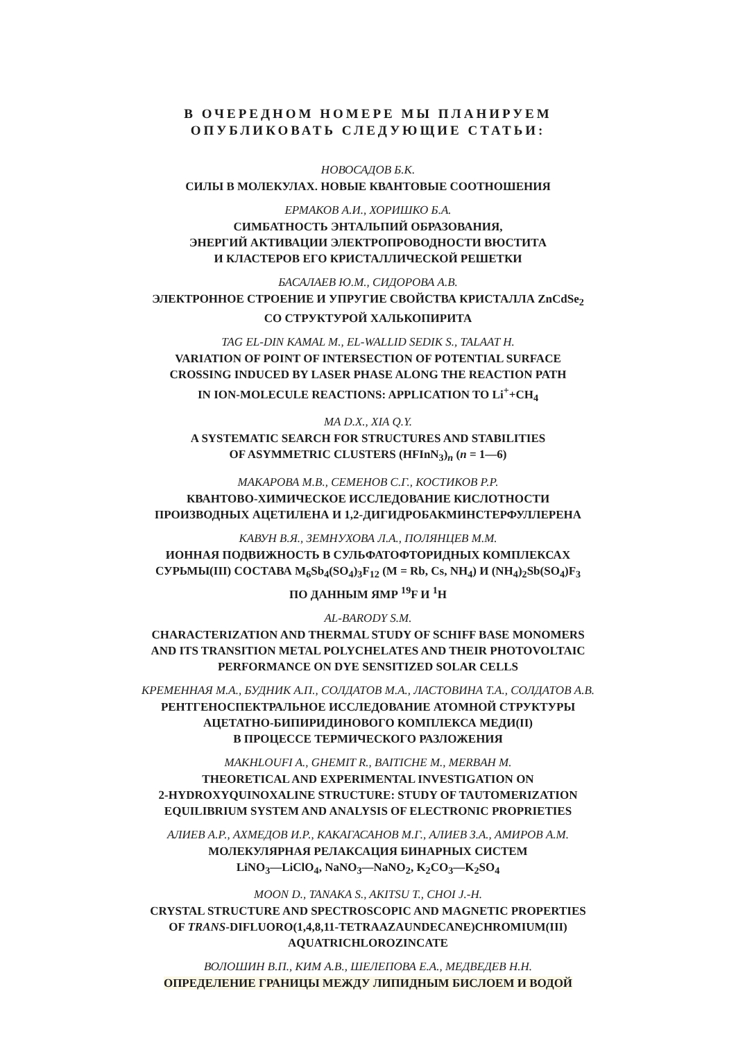В ОЧЕРЕДНОМ НОМЕРЕ МЫ ПЛАНИРУЕМ
ОПУБЛИКОВАТЬ СЛЕДУЮЩИЕ СТАТЬИ:
НОВОСАДОВ Б.К.
СИЛЫ В МОЛЕКУЛАХ. НОВЫЕ КВАНТОВЫЕ СООТНОШЕНИЯ
ЕРМАКОВ А.И., ХОРИШКО Б.А.
СИМБАТНОСТЬ ЭНТАЛЬПИЙ ОБРАЗОВАНИЯ,
ЭНЕРГИЙ АКТИВАЦИИ ЭЛЕКТРОПРОВОДНОСТИ ВЮСТИТА
И КЛАСТЕРОВ ЕГО КРИСТАЛЛИЧЕСКОЙ РЕШЕТКИ
БАСАЛАЕВ Ю.М., СИДОРОВА А.В.
ЭЛЕКТРОННОЕ СТРОЕНИЕ И УПРУГИЕ СВОЙСТВА КРИСТАЛЛА ZnCdSe<sub>2</sub>
СО СТРУКТУРОЙ ХАЛЬКОПИРИТА
TAG EL-DIN KAMAL M., EL-WALLID SEDIK S., TALAAT H.
VARIATION OF POINT OF INTERSECTION OF POTENTIAL SURFACE
CROSSING INDUCED BY LASER PHASE ALONG THE REACTION PATH
IN ION-MOLECULE REACTIONS: APPLICATION TO Li<sup>+</sup>+CH<sub>4</sub>
MA D.X., XIA Q.Y.
A SYSTEMATIC SEARCH FOR STRUCTURES AND STABILITIES
OF ASYMMETRIC CLUSTERS (HFInN<sub>3</sub>)<sub>n</sub> (n = 1—6)
МАКАРОВА М.В., СЕМЕНОВ С.Г., КОСТИКОВ Р.Р.
КВАНТОВО-ХИМИЧЕСКОЕ ИССЛЕДОВАНИЕ КИСЛОТНОСТИ
ПРОИЗВОДНЫХ АЦЕТИЛЕНА И 1,2-ДИГИДРОБАКМИНСТЕРФУЛЛЕРЕНА
КАВУН В.Я., ЗЕМНУХОВА Л.А., ПОЛЯНЦЕВ М.М.
ИОННАЯ ПОДВИЖНОСТЬ В СУЛЬФАТОФТОРИДНЫХ КОМПЛЕКСАХ
СУРЬМЫ(III) СОСТАВА M<sub>6</sub>Sb<sub>4</sub>(SO<sub>4</sub>)<sub>3</sub>F<sub>12</sub> (M = Rb, Cs, NH<sub>4</sub>) И (NH<sub>4</sub>)<sub>2</sub>Sb(SO<sub>4</sub>)F<sub>3</sub>
ПО ДАННЫМ ЯМР <sup>19</sup>F И <sup>1</sup>H
AL-BARODY S.M.
CHARACTERIZATION AND THERMAL STUDY OF SCHIFF BASE MONOMERS
AND ITS TRANSITION METAL POLYCHELATES AND THEIR PHOTOVOLTAIC
PERFORMANCE ON DYE SENSITIZED SOLAR CELLS
КРЕМЕННАЯ М.А., БУДНИК А.П., СОЛДАТОВ М.А., ЛАСТОВИНА Т.А., СОЛДАТОВ А.В.
РЕНТГЕНОСПЕКТРАЛЬНОЕ ИССЛЕДОВАНИЕ АТОМНОЙ СТРУКТУРЫ
АЦЕТАТНО-БИПИРИДИНОВОГО КОМПЛЕКСА МЕДИ(II)
В ПРОЦЕССЕ ТЕРМИЧЕСКОГО РАЗЛОЖЕНИЯ
MAKHLOUFI A., GHEMIT R., BAITICHE M., MERBAH M.
THEORETICAL AND EXPERIMENTAL INVESTIGATION ON
2-HYDROXYQUINOXALINE STRUCTURE: STUDY OF TAUTOMERIZATION
EQUILIBRIUM SYSTEM AND ANALYSIS OF ELECTRONIC PROPRIETIES
АЛИЕВ А.Р., АХМЕДОВ И.Р., КАКАГАСАНОВ М.Г., АЛИЕВ З.А., АМИРОВ А.М.
МОЛЕКУЛЯРНАЯ РЕЛАКСАЦИЯ БИНАРНЫХ СИСТЕМ
LiNO<sub>3</sub>—LiClO<sub>4</sub>, NaNO<sub>3</sub>—NaNO<sub>2</sub>, K<sub>2</sub>CO<sub>3</sub>—K<sub>2</sub>SO<sub>4</sub>
MOON D., TANAKA S., AKITSU T., CHOI J.-H.
CRYSTAL STRUCTURE AND SPECTROSCOPIC AND MAGNETIC PROPERTIES
OF TRANS-DIFLUORO(1,4,8,11-TETRAAZAUNDECANE)CHROMIUM(III)
AQUATRICHLOROZINCATE
ВОЛОШИН В.П., КИМ А.В., ШЕЛЕПОВА Е.А., МЕДВЕДЕВ Н.Н.
ОПРЕДЕЛЕНИЕ ГРАНИЦЫ МЕЖДУ ЛИПИДНЫМ БИСЛОЕМ И ВОДОЙ